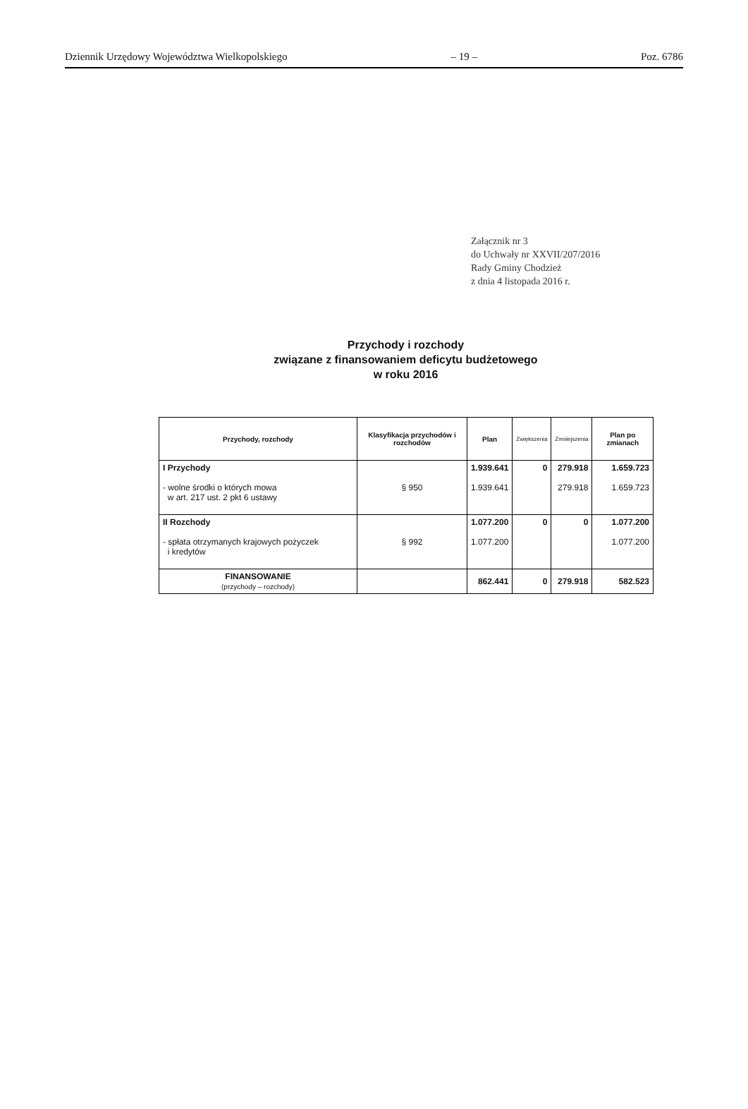Dziennik Urzędowy Województwa Wielkopolskiego – 19 – Poz. 6786
Załącznik nr 3
do Uchwały nr XXVII/207/2016
Rady Gminy Chodzież
z dnia 4 listopada 2016 r.
Przychody i rozchody
związane z finansowaniem deficytu budżetowego
w roku 2016
| Przychody, rozchody | Klasyfikacja przychodów i rozchodów | Plan | Zwiększenia | Zmniejszenia | Plan po zmianach |
| --- | --- | --- | --- | --- | --- |
| I Przychody - wolne środki o których mowa w art. 217 ust. 2 pkt 6 ustawy | § 950 | 1.939.641 1.939.641 | 0 | 279.918 279.918 | 1.659.723 1.659.723 |
| II Rozchody - spłata otrzymanych krajowych pożyczek i kredytów | § 992 | 1.077.200 1.077.200 | 0 | 0 | 1.077.200 1.077.200 |
| FINANSOWANIE (przychody – rozchody) | | 862.441 | 0 | 279.918 | 582.523 |